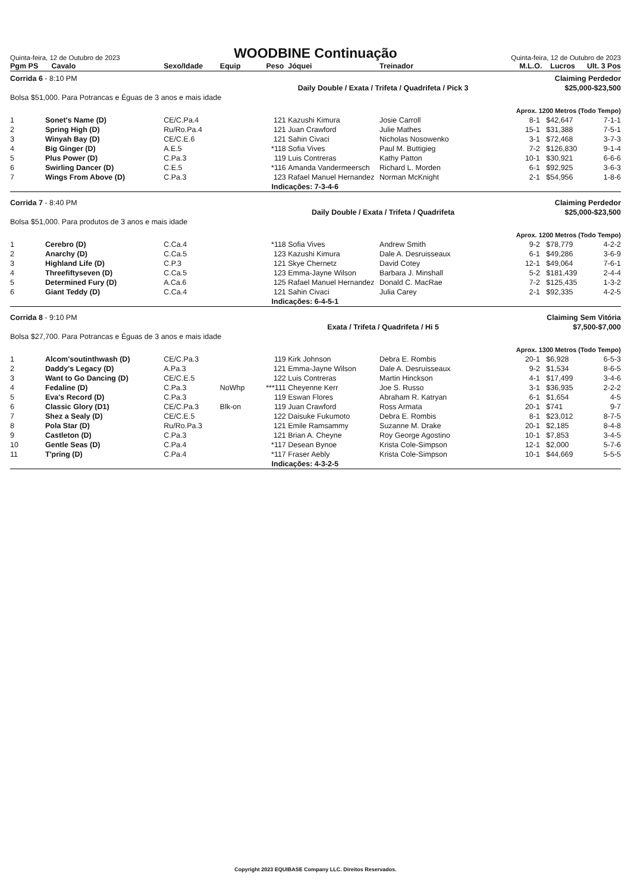Quinta-feira, 12 de Outubro de 2023
WOODBINE Continuação
Quinta-feira, 12 de Outubro de 2023
| Pgm PS | Cavalo | Sexo/Idade | Equip | Peso | Jóquei | Treinador | M.L.O. | Lucros | Ult. 3 Pos |
| --- | --- | --- | --- | --- | --- | --- | --- | --- | --- |
| Corrida 6 - 8:10 PM | | | | | | | Claiming Perdedor | | |
| | | | Daily Double / Exata / Trifeta / Quadrifeta / Pick 3 | | | | | $25,000-$23,500 | |
| Bolsa $51,000. Para Potrancas e Éguas de 3 anos e mais idade | | | | | | | | | |
| Aprox. 1200 Metros (Todo Tempo) | | | | | | | | | |
| 1 | Sonet's Name (D) | CE/C.Pa.4 | | 121 | Kazushi Kimura | Josie Carroll | 8-1 | $42,647 | 7-1-1 |
| 2 | Spring High (D) | Ru/Ro.Pa.4 | | 121 | Juan Crawford | Julie Mathes | 15-1 | $31,388 | 7-5-1 |
| 3 | Winyah Bay (D) | CE/C.E.6 | | 121 | Sahin Civaci | Nicholas Nosowenko | 3-1 | $72,468 | 3-7-3 |
| 4 | Big Ginger (D) | A.E.5 | | *118 | Sofia Vives | Paul M. Buttigieg | 7-2 | $126,830 | 9-1-4 |
| 5 | Plus Power (D) | C.Pa.3 | | 119 | Luis Contreras | Kathy Patton | 10-1 | $30,921 | 6-6-6 |
| 6 | Swirling Dancer (D) | C.E.5 | | *116 | Amanda Vandermeersch | Richard L. Morden | 6-1 | $92,925 | 3-6-3 |
| 7 | Wings From Above (D) | C.Pa.3 | | 123 | Rafael Manuel Hernandez | Norman McKnight | 2-1 | $54,956 | 1-8-6 |
| | | | | Indicações: 7-3-4-6 | | | | | |
| Corrida 7 - 8:40 PM | | | | | | | Claiming Perdedor | | |
| | | | Daily Double / Exata / Trifeta / Quadrifeta | | | | | $25,000-$23,500 | |
| Bolsa $51,000. Para produtos de 3 anos e mais idade | | | | | | | | | |
| Aprox. 1200 Metros (Todo Tempo) | | | | | | | | | |
| 1 | Cerebro (D) | C.Ca.4 | | *118 | Sofia Vives | Andrew Smith | 9-2 | $78,779 | 4-2-2 |
| 2 | Anarchy (D) | C.Ca.5 | | 123 | Kazushi Kimura | Dale A. Desruisseaux | 6-1 | $49,286 | 3-6-9 |
| 3 | Highland Life (D) | C.P.3 | | 121 | Skye Chernetz | David Cotey | 12-1 | $49,064 | 7-6-1 |
| 4 | Threefiftyseven (D) | C.Ca.5 | | 123 | Emma-Jayne Wilson | Barbara J. Minshall | 5-2 | $181,439 | 2-4-4 |
| 5 | Determined Fury (D) | A.Ca.6 | | 125 | Rafael Manuel Hernandez | Donald C. MacRae | 7-2 | $125,435 | 1-3-2 |
| 6 | Giant Teddy (D) | C.Ca.4 | | 121 | Sahin Civaci | Julia Carey | 2-1 | $92,335 | 4-2-5 |
| | | | | Indicações: 6-4-5-1 | | | | | |
| Corrida 8 - 9:10 PM | | | | | | | Claiming Sem Vitória | | |
| | | | Exata / Trifeta / Quadrifeta / Hi 5 | | | | | $7,500-$7,000 | |
| Bolsa $27,700. Para Potrancas e Éguas de 3 anos e mais idade | | | | | | | | | |
| Aprox. 1300 Metros (Todo Tempo) | | | | | | | | | |
| 1 | Alcom'soutinthwash (D) | CE/C.Pa.3 | | 119 | Kirk Johnson | Debra E. Rombis | 20-1 | $6,928 | 6-5-3 |
| 2 | Daddy's Legacy (D) | A.Pa.3 | | 121 | Emma-Jayne Wilson | Dale A. Desruisseaux | 9-2 | $1,534 | 8-6-5 |
| 3 | Want to Go Dancing (D) | CE/C.E.5 | | 122 | Luis Contreras | Martin Hinckson | 4-1 | $17,499 | 3-4-6 |
| 4 | Fedaline (D) | C.Pa.3 | NoWhp | ***111 | Cheyenne Kerr | Joe S. Russo | 3-1 | $36,935 | 2-2-2 |
| 5 | Eva's Record (D) | C.Pa.3 | | 119 | Eswan Flores | Abraham R. Katryan | 6-1 | $1,654 | 4-5 |
| 6 | Classic Glory (D1) | CE/C.Pa.3 | Blk-on | 119 | Juan Crawford | Ross Armata | 20-1 | $741 | 9-7 |
| 7 | Shez a Sealy (D) | CE/C.E.5 | | 122 | Daisuke Fukumoto | Debra E. Rombis | 8-1 | $23,012 | 8-7-5 |
| 8 | Pola Star (D) | Ru/Ro.Pa.3 | | 121 | Emile Ramsammy | Suzanne M. Drake | 20-1 | $2,185 | 8-4-8 |
| 9 | Castleton (D) | C.Pa.3 | | 121 | Brian A. Cheyne | Roy George Agostino | 10-1 | $7,853 | 3-4-5 |
| 10 | Gentle Seas (D) | C.Pa.4 | | *117 | Desean Bynoe | Krista Cole-Simpson | 12-1 | $2,000 | 5-7-6 |
| 11 | T'pring (D) | C.Pa.4 | | *117 | Fraser Aebly | Krista Cole-Simpson | 10-1 | $44,669 | 5-5-5 |
| | | | | Indicações: 4-3-2-5 | | | | | |
Copyright 2023 EQUIBASE Company LLC. Direitos Reservados.